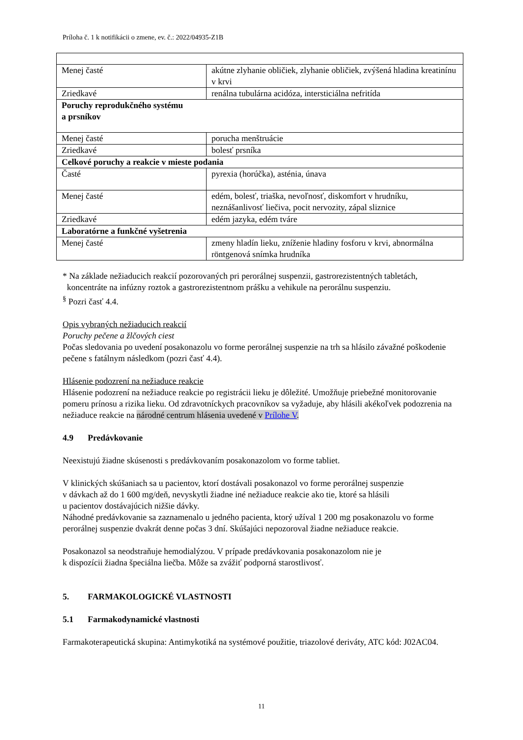Príloha č. 1 k notifikácii o zmene, ev. č.: 2022/04935-Z1B
| Menej časté | akútne zlyhanie obličiek, zlyhanie obličiek, zvýšená hladina kreatinínu v krvi |
| Zriedkavé | renálna tubulárna acidóza, intersticiálna nefritída |
| Poruchy reprodukčného systému a prsníkov | |
| Menej časté | porucha menštruácie |
| Zriedkavé | bolesť prsníka |
| Celkové poruchy a reakcie v mieste podania | |
| Časté | pyrexia (horúčka), asténia, únava |
| Menej časté | edém, bolesť, triaška, nevoľnosť, diskomfort v hrudníku, neznášanlivosť liečiva, pocit nervozity, zápal sliznice |
| Zriedkavé | edém jazyka, edém tváre |
| Laboratórne a funkčné vyšetrenia | |
| Menej časté | zmeny hladín lieku, zníženie hladiny fosforu v krvi, abnormálna röntgenová snímka hrudníka |
* Na základe nežiaducich reakcií pozorovaných pri perorálnej suspenzii, gastrorezistentných tabletách,
koncentráte na infúzny roztok a gastrorezistentnom prášku a vehikule na perorálnu suspenziu.
<sup>§</sup> Pozri časť 4.4.
Opis vybraných nežiaducich reakcií
Poruchy pečene a žlčových ciest
Počas sledovania po uvedení posakonazolu vo forme perorálnej suspenzie na trh sa hlásilo závažné poškodenie pečene s fatálnym následkom (pozri časť 4.4).
Hlásenie podozrení na nežiaduce reakcie
Hlásenie podozrení na nežiaduce reakcie po registrácii lieku je dôležité. Umožňuje priebežné monitorovanie pomeru prínosu a rizika lieku. Od zdravotníckych pracovníkov sa vyžaduje, aby hlásili akékoľvek podozrenia na nežiaduce reakcie na národné centrum hlásenia uvedené v Prílohe V.
4.9 Predávkovanie
Neexistujú žiadne skúsenosti s predávkovaním posakonazolom vo forme tabliet.
V klinických skúšaniach sa u pacientov, ktorí dostávali posakonazol vo forme perorálnej suspenzie
v dávkach až do 1 600 mg/deň, nevyskytli žiadne iné nežiaduce reakcie ako tie, ktoré sa hlásili
u pacientov dostávajúcich nižšie dávky.
Náhodné predávkovanie sa zaznamenalo u jedného pacienta, ktorý užíval 1 200 mg posakonazolu vo forme perorálnej suspenzie dvakrát denne počas 3 dní. Skúšajúci nepozoroval žiadne nežiaduce reakcie.
Posakonazol sa neodstraňuje hemodialýzou. V prípade predávkovania posakonazolom nie je
k dispozícii žiadna špeciálna liečba. Môže sa zvážiť podporná starostlivosť.
5. FARMAKOLOGICKÉ VLASTNOSTI
5.1 Farmakodynamické vlastnosti
Farmakoterapeutická skupina: Antimykotiká na systémové použitie, triazolové deriváty, ATC kód: J02AC04.
11